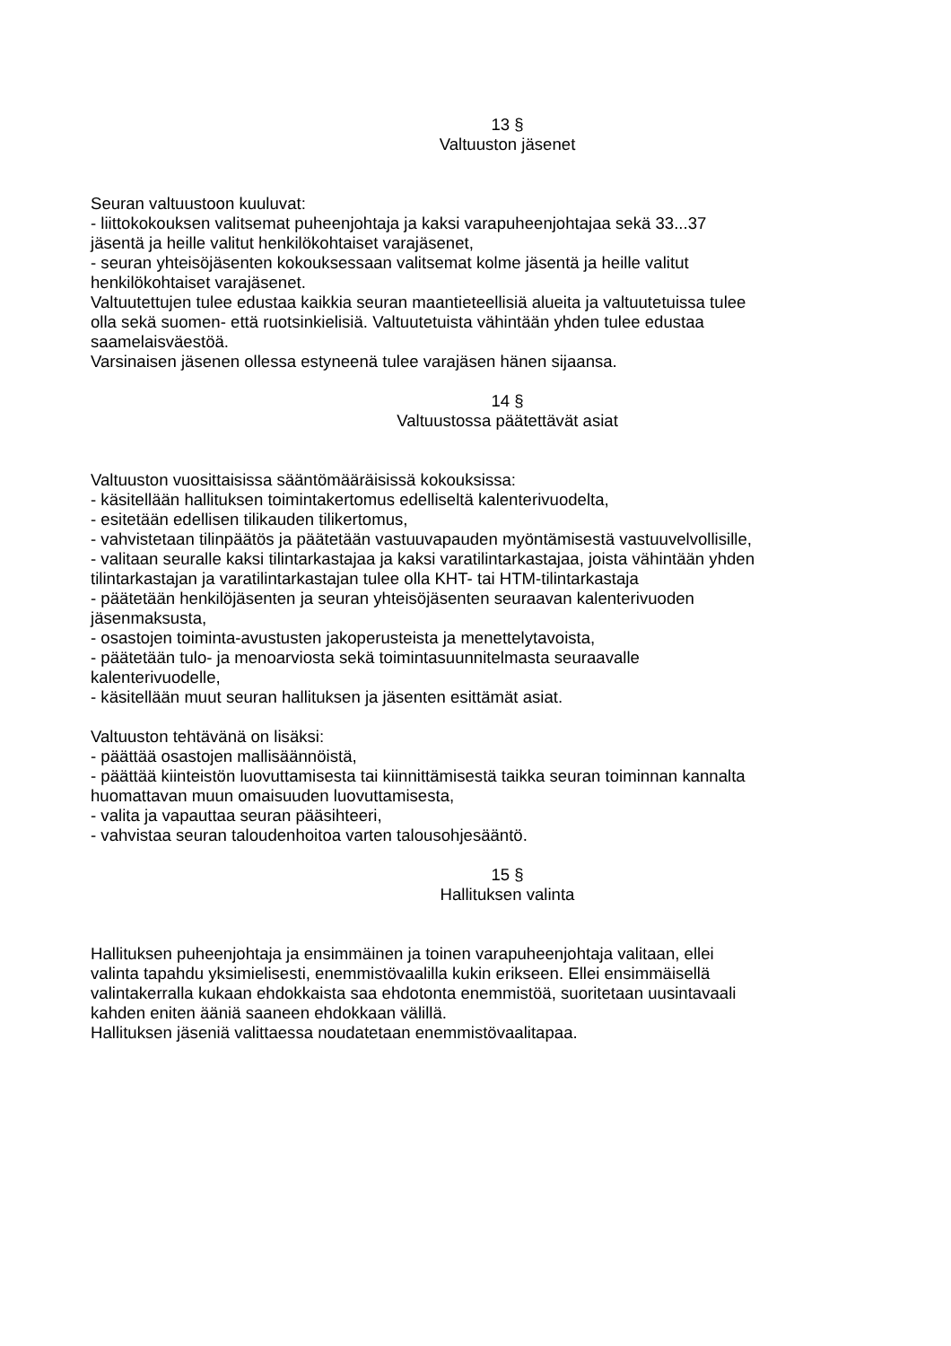13 §
Valtuuston jäsenet
Seuran valtuustoon kuuluvat:
- liittokokouksen valitsemat puheenjohtaja ja kaksi varapuheenjohtajaa sekä 33...37
jäsentä ja heille valitut henkilökohtaiset varajäsenet,
- seuran yhteisöjäsenten kokouksessaan valitsemat kolme jäsentä ja heille valitut
henkilökohtaiset varajäsenet.
Valtuutettujen tulee edustaa kaikkia seuran maantieteellisiä alueita ja valtuutetuissa tulee
olla sekä suomen- että ruotsinkielisiä. Valtuutetuista vähintään yhden tulee edustaa
saamelaisväestöä.
Varsinaisen jäsenen ollessa estyneenä tulee varajäsen hänen sijaansa.
14 §
Valtuustossa päätettävät asiat
Valtuuston vuosittaisissa sääntömääräisissä kokouksissa:
- käsitellään hallituksen toimintakertomus edelliseltä kalenterivuodelta,
- esitetään edellisen tilikauden tilikertomus,
- vahvistetaan tilinpäätös ja päätetään vastuuvapauden myöntämisestä vastuuvelvollisille,
- valitaan seuralle kaksi tilintarkastajaa ja kaksi varatilintarkastajaa, joista vähintään yhden
tilintarkastajan ja varatilintarkastajan tulee olla KHT- tai HTM-tilintarkastaja
- päätetään henkilöjäsenten ja seuran yhteisöjäsenten seuraavan kalenterivuoden
jäsenmaksusta,
- osastojen toiminta-avustusten jakoperusteista ja menettelytavoista,
- päätetään tulo- ja menoarviosta sekä toimintasuunnitelmasta seuraavalle
kalenterivuodelle,
- käsitellään muut seuran hallituksen ja jäsenten esittämät asiat.
Valtuuston tehtävänä on lisäksi:
- päättää osastojen mallisäännöistä,
- päättää kiinteistön luovuttamisesta tai kiinnittämisestä taikka seuran toiminnan kannalta
huomattavan muun omaisuuden luovuttamisesta,
- valita ja vapauttaa seuran pääsihteeri,
- vahvistaa seuran taloudenhoitoa varten talousohjesääntö.
15 §
Hallituksen valinta
Hallituksen puheenjohtaja ja ensimmäinen ja toinen varapuheenjohtaja valitaan, ellei
valinta tapahdu yksimielisesti, enemmistövaalilla kukin erikseen. Ellei ensimmäisellä
valintakerralla kukaan ehdokkaista saa ehdotonta enemmistöä, suoritetaan uusintavaali
kahden eniten ääniä saaneen ehdokkaan välillä.
Hallituksen jäseniä valittaessa noudatetaan enemmistövaalitapaa.